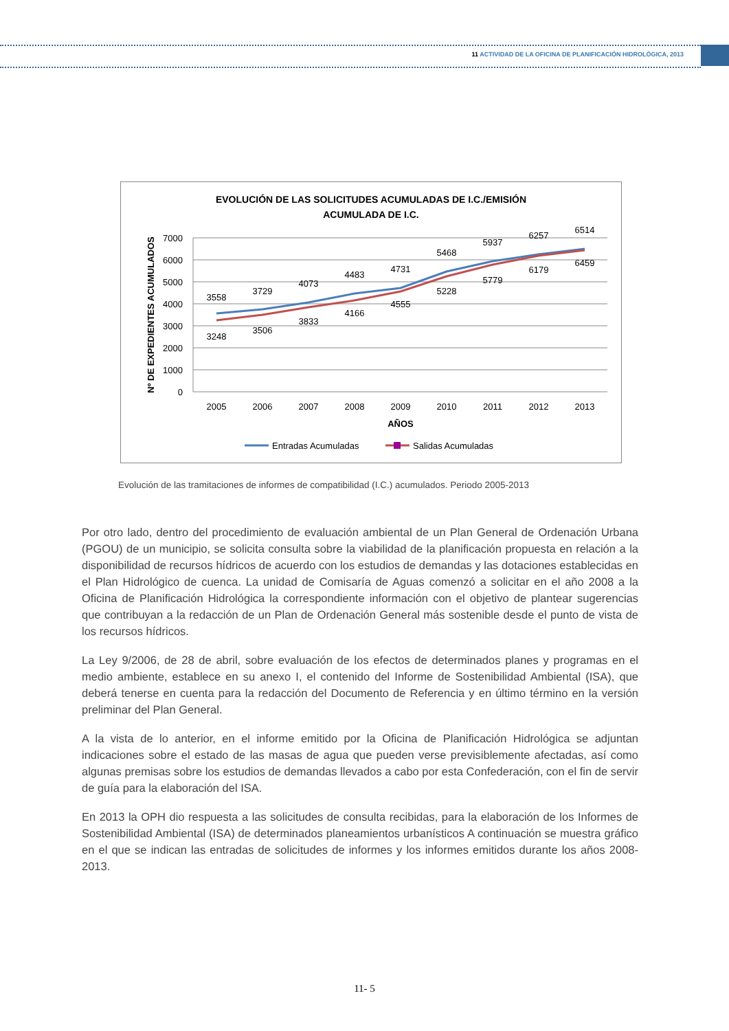11 ACTIVIDAD DE LA OFICINA DE PLANIFICACIÓN HIDROLÓGICA, 2013
EVOLUCIÓN DE LAS SOLICITUDES ACUMULADAS DE I.C./EMISIÓN
ACUMULADA DE I.C.
7000
6000
5000
4000
3000
2000
1000
0
Nº DE EXPEDIENTES ACUMULADOS
2005
2006
2007
2008
2009
2010
2011
2012
2013
AÑOS
3558
3729
4073
4483
4731
5468
5937
6257
6514
3248
3506
3833
4166
4555
5228
5779
6179
6459
Entradas Acumuladas
Salidas Acumuladas
Evolución de las tramitaciones de informes de compatibilidad (I.C.) acumulados. Periodo 2005-2013
Por otro lado, dentro del procedimiento de evaluación ambiental de un Plan General de Ordenación Urbana (PGOU) de un municipio, se solicita consulta sobre la viabilidad de la planificación propuesta en relación a la disponibilidad de recursos hídricos de acuerdo con los estudios de demandas y las dotaciones establecidas en el Plan Hidrológico de cuenca. La unidad de Comisaría de Aguas comenzó a solicitar en el año 2008 a la Oficina de Planificación Hidrológica la correspondiente información con el objetivo de plantear sugerencias que contribuyan a la redacción de un Plan de Ordenación General más sostenible desde el punto de vista de los recursos hídricos.
La Ley 9/2006, de 28 de abril, sobre evaluación de los efectos de determinados planes y programas en el medio ambiente, establece en su anexo I, el contenido del Informe de Sostenibilidad Ambiental (ISA), que deberá tenerse en cuenta para la redacción del Documento de Referencia y en último término en la versión preliminar del Plan General.
A la vista de lo anterior, en el informe emitido por la Oficina de Planificación Hidrológica se adjuntan indicaciones sobre el estado de las masas de agua que pueden verse previsiblemente afectadas, así como algunas premisas sobre los estudios de demandas llevados a cabo por esta Confederación, con el fin de servir de guía para la elaboración del ISA.
En 2013 la OPH dio respuesta a las solicitudes de consulta recibidas, para la elaboración de los Informes de Sostenibilidad Ambiental (ISA) de determinados planeamientos urbanísticos A continuación se muestra gráfico en el que se indican las entradas de solicitudes de informes y los informes emitidos durante los años 2008-2013.
11- 5